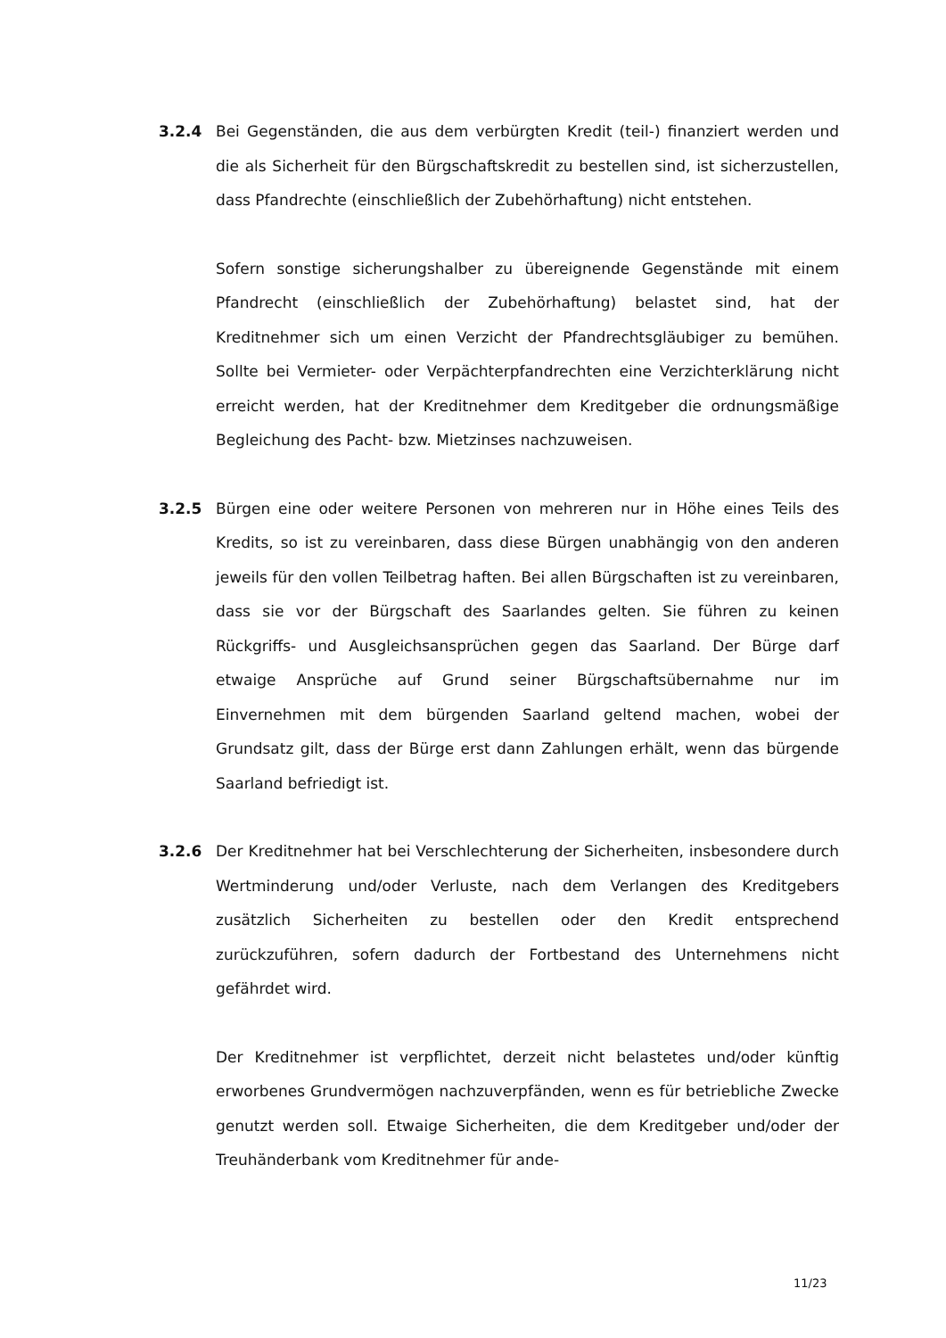3.2.4 Bei Gegenständen, die aus dem verbürgten Kredit (teil-) finanziert werden und die als Sicherheit für den Bürgschaftskredit zu bestellen sind, ist sicherzustellen, dass Pfandrechte (einschließlich der Zubehörhaftung) nicht entstehen.
Sofern sonstige sicherungshalber zu übereignende Gegenstände mit einem Pfandrecht (einschließlich der Zubehörhaftung) belastet sind, hat der Kreditnehmer sich um einen Verzicht der Pfandrechtsgläubiger zu bemühen. Sollte bei Vermieter- oder Verpächterpfandrechten eine Verzichterklärung nicht erreicht werden, hat der Kreditnehmer dem Kreditgeber die ordnungsmäßige Begleichung des Pacht- bzw. Mietzinses nachzuweisen.
3.2.5 Bürgen eine oder weitere Personen von mehreren nur in Höhe eines Teils des Kredits, so ist zu vereinbaren, dass diese Bürgen unabhängig von den anderen jeweils für den vollen Teilbetrag haften. Bei allen Bürgschaften ist zu vereinbaren, dass sie vor der Bürgschaft des Saarlandes gelten. Sie führen zu keinen Rückgriffs- und Ausgleichsansprüchen gegen das Saarland. Der Bürge darf etwaige Ansprüche auf Grund seiner Bürgschaftsübernahme nur im Einvernehmen mit dem bürgenden Saarland geltend machen, wobei der Grundsatz gilt, dass der Bürge erst dann Zahlungen erhält, wenn das bürgende Saarland befriedigt ist.
3.2.6 Der Kreditnehmer hat bei Verschlechterung der Sicherheiten, insbesondere durch Wertminderung und/oder Verluste, nach dem Verlangen des Kreditgebers zusätzlich Sicherheiten zu bestellen oder den Kredit entsprechend zurückzuführen, sofern dadurch der Fortbestand des Unternehmens nicht gefährdet wird.
Der Kreditnehmer ist verpflichtet, derzeit nicht belastetes und/oder künftig erworbenes Grundvermögen nachzuverpfänden, wenn es für betriebliche Zwecke genutzt werden soll. Etwaige Sicherheiten, die dem Kreditgeber und/oder der Treuhänderbank vom Kreditnehmer für ande-
11/23